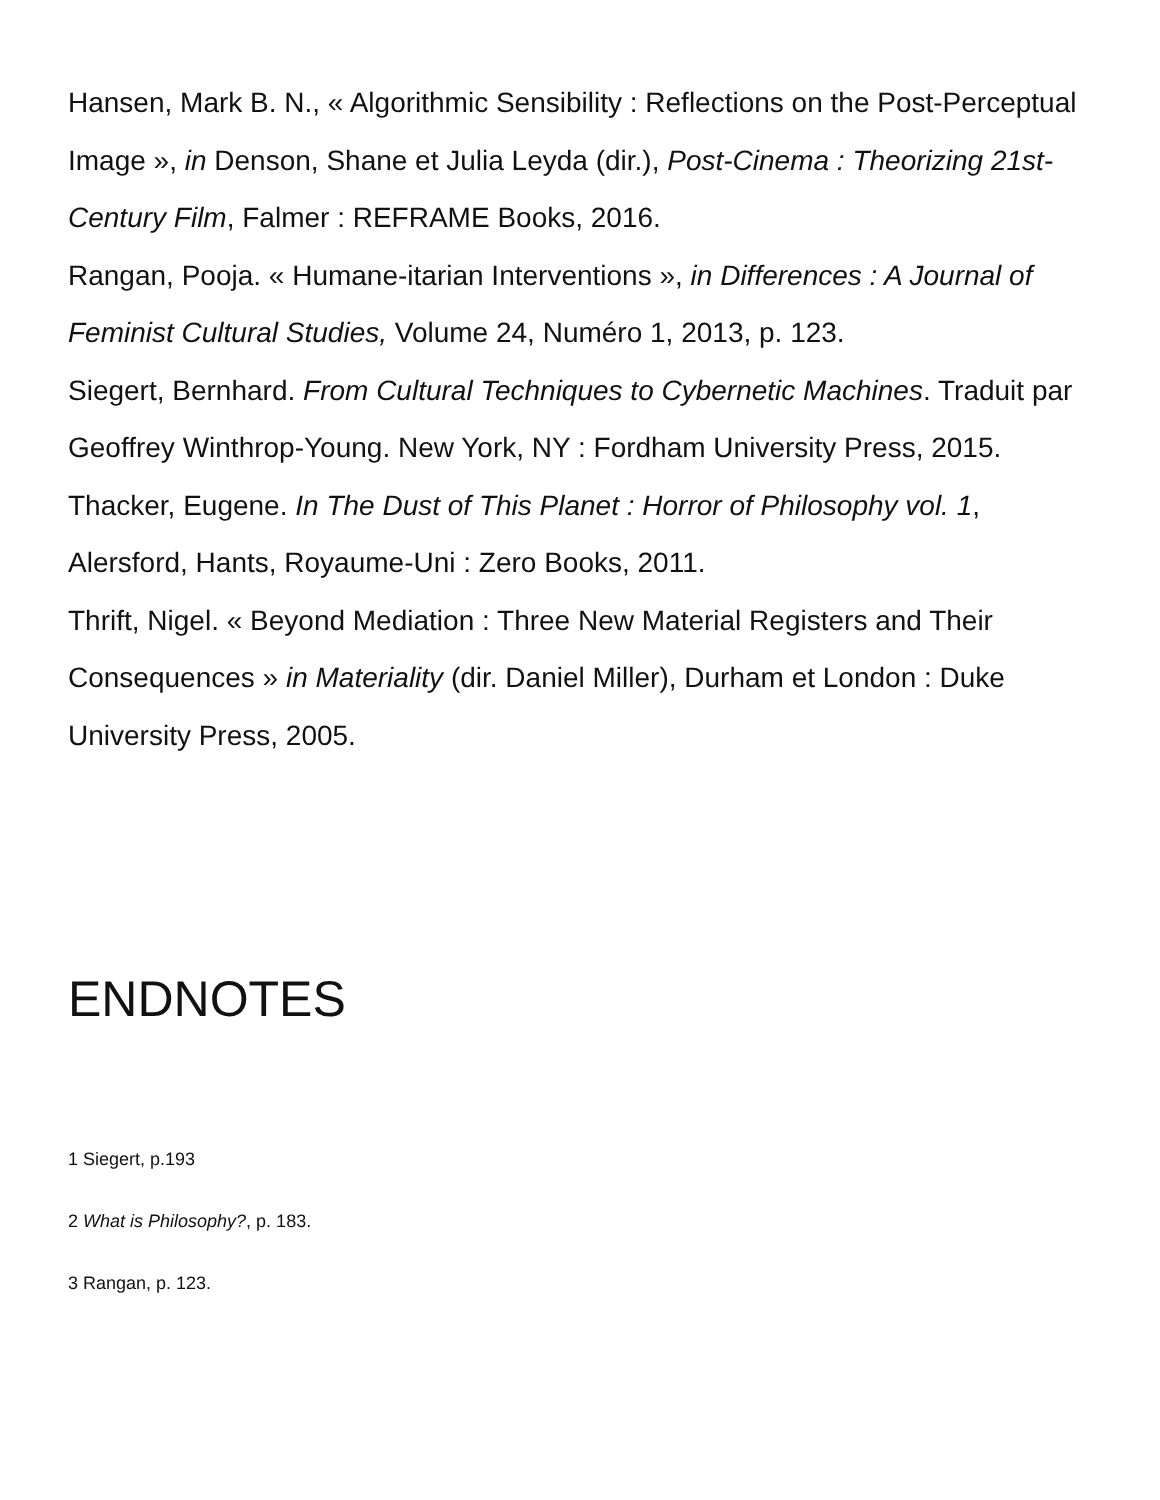Hansen, Mark B. N., « Algorithmic Sensibility : Reflections on the Post-Perceptual Image », in Denson, Shane et Julia Leyda (dir.), Post-Cinema : Theorizing 21st-Century Film, Falmer : REFRAME Books, 2016.
Rangan, Pooja. « Humane-itarian Interventions », in Differences : A Journal of Feminist Cultural Studies, Volume 24, Numéro 1, 2013, p. 123.
Siegert, Bernhard. From Cultural Techniques to Cybernetic Machines. Traduit par Geoffrey Winthrop-Young. New York, NY : Fordham University Press, 2015.
Thacker, Eugene. In The Dust of This Planet : Horror of Philosophy vol. 1, Alersford, Hants, Royaume-Uni : Zero Books, 2011.
Thrift, Nigel. « Beyond Mediation : Three New Material Registers and Their Consequences » in Materiality (dir. Daniel Miller), Durham et London : Duke University Press, 2005.
ENDNOTES
1 Siegert, p.193
2 What is Philosophy?, p. 183.
3 Rangan, p. 123.